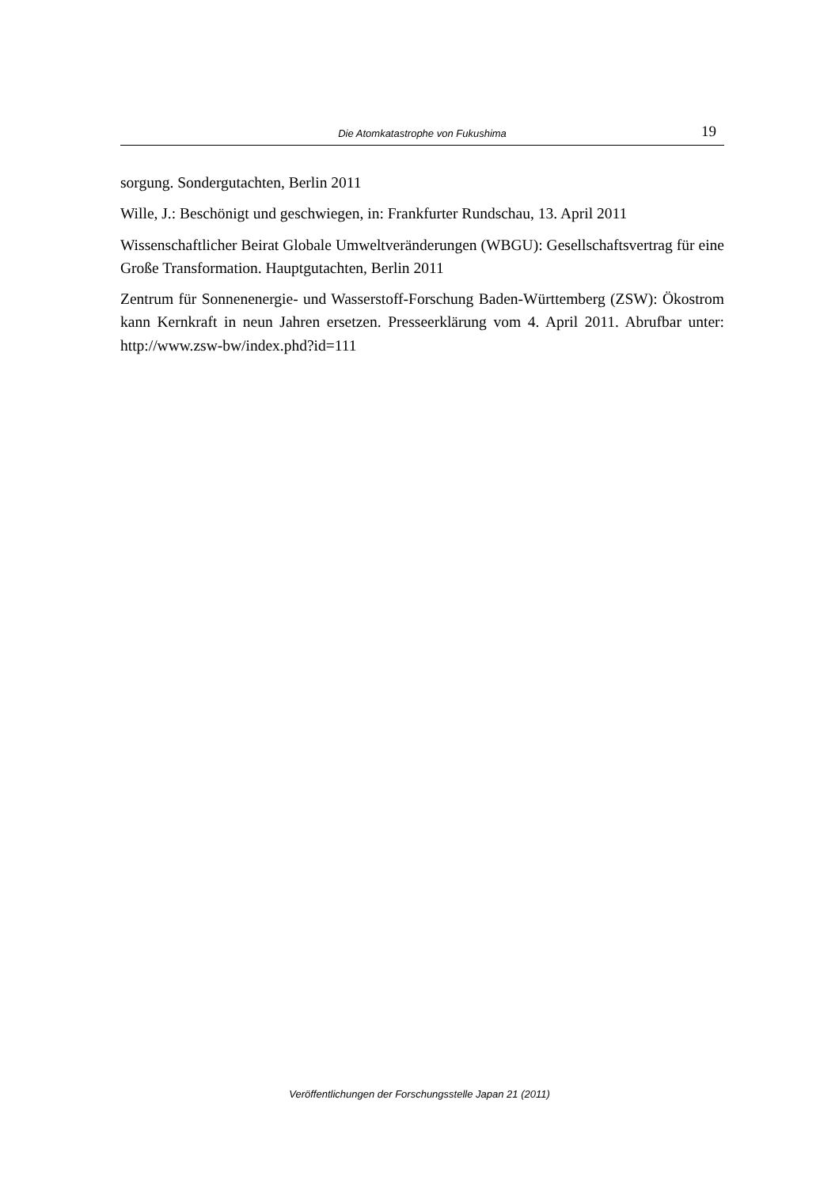Die Atomkatastrophe von Fukushima
19
sorgung. Sondergutachten, Berlin 2011
Wille, J.: Beschönigt und geschwiegen, in: Frankfurter Rundschau, 13. April 2011
Wissenschaftlicher Beirat Globale Umweltveränderungen (WBGU): Gesellschaftsvertrag für eine Große Transformation. Hauptgutachten, Berlin 2011
Zentrum für Sonnenenergie- und Wasserstoff-Forschung Baden-Württemberg (ZSW): Ökostrom kann Kernkraft in neun Jahren ersetzen. Presseerklärung vom 4. April 2011. Abrufbar unter: http://www.zsw-bw/index.phd?id=111
Veröffentlichungen der Forschungsstelle Japan 21 (2011)